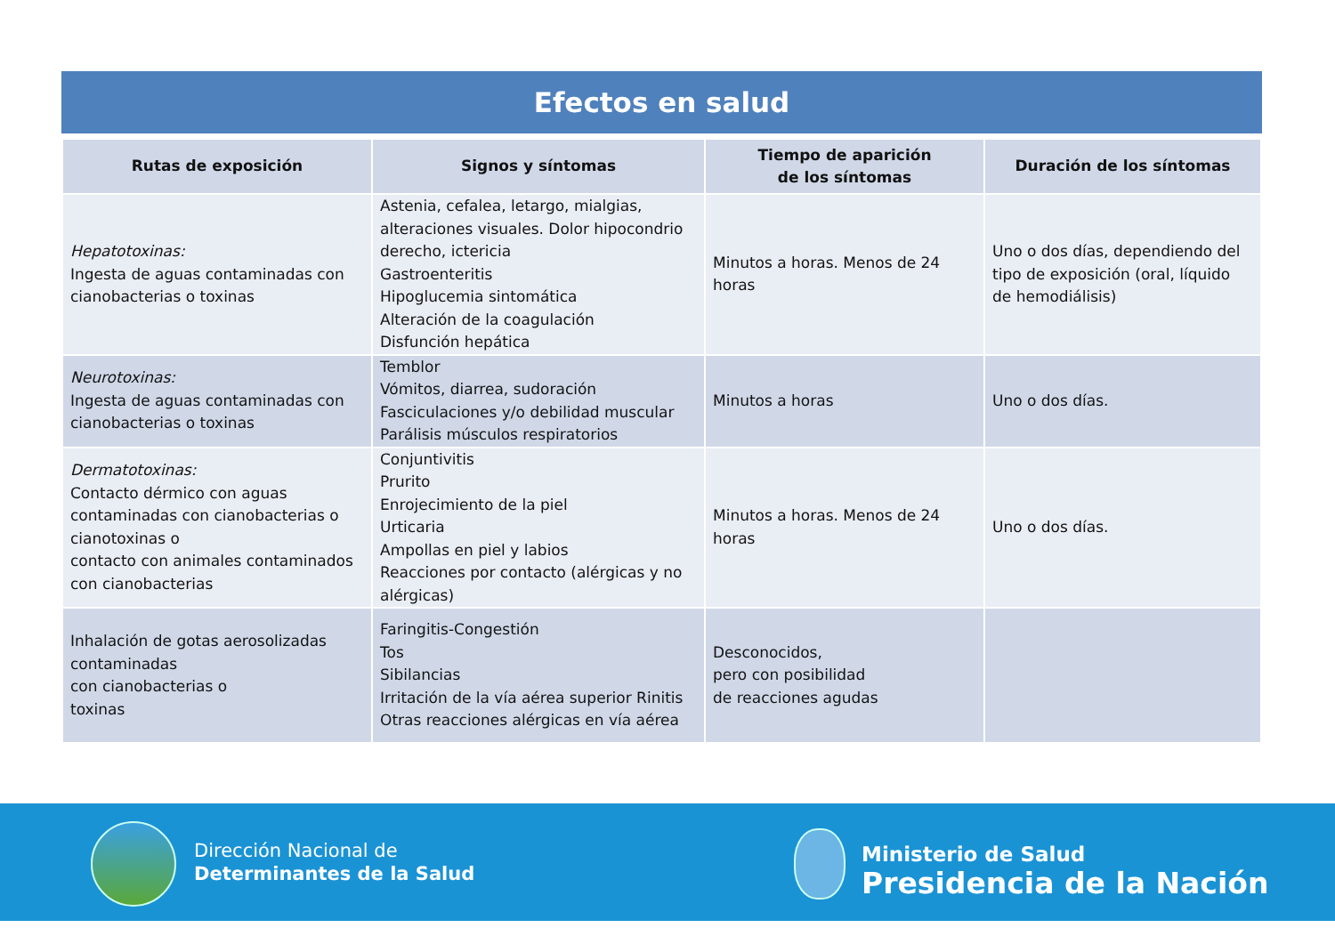Efectos en salud
| Rutas de exposición | Signos y síntomas | Tiempo de aparición de los síntomas | Duración de los síntomas |
| --- | --- | --- | --- |
| Hepatotoxinas: Ingesta de aguas contaminadas con cianobacterias o toxinas | Astenia, cefalea, letargo, mialgias, alteraciones visuales. Dolor hipocondrio derecho, ictericia Gastroenteritis Hipoglucemia sintomática Alteración de la coagulación Disfunción hepática | Minutos a horas. Menos de 24 horas | Uno o dos días, dependiendo del tipo de exposición (oral, líquido de hemodiálisis) |
| Neurotoxinas: Ingesta de aguas contaminadas con cianobacterias o toxinas | Temblor Vómitos, diarrea, sudoración Fasciculaciones y/o debilidad muscular Parálisis músculos respiratorios | Minutos a horas | Uno o dos días. |
| Dermatotoxinas: Contacto dérmico con aguas contaminadas con cianobacterias o cianotoxinas o contacto con animales contaminados con cianobacterias | Conjuntivitis Prurito Enrojecimiento de la piel Urticaria Ampollas en piel y labios Reacciones por contacto (alérgicas y no alérgicas) | Minutos a horas. Menos de 24 horas | Uno o dos días. |
| Inhalación de gotas aerosolizadas contaminadas con cianobacterias o toxinas | Faringitis-Congestión Tos Sibilancias Irritación de la vía aérea superior Rinitis Otras reacciones alérgicas en vía aérea | Desconocidos, pero con posibilidad de reacciones agudas | |
Dirección Nacional de
Determinantes de la Salud
Ministerio de Salud
Presidencia de la Nación